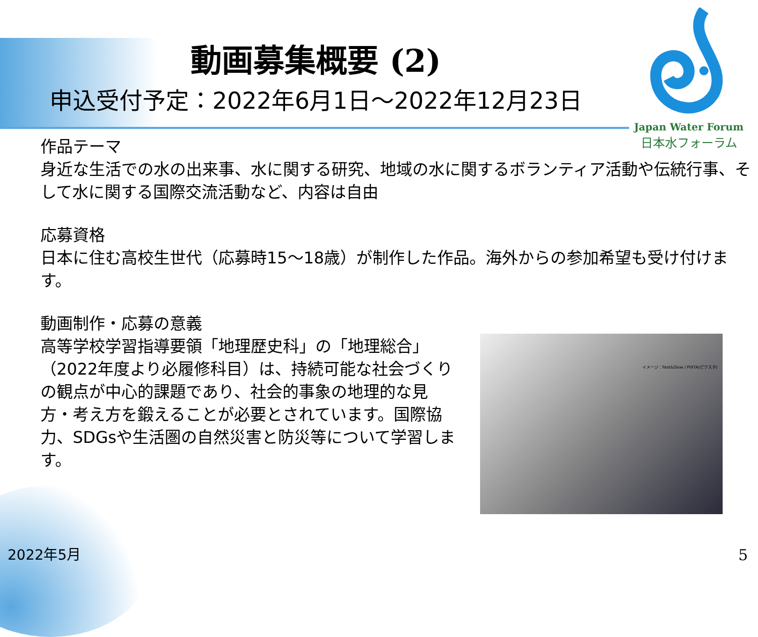動画募集概要 (2)
申込受付予定：2022年6月1日～2022年12月23日
Japan Water Forum
日本水フォーラム
作品テーマ
身近な生活での水の出来事、水に関する研究、地域の水に関するボランティア活動や伝統行事、そして水に関する国際交流活動など、内容は自由
応募資格
日本に住む高校生世代（応募時15～18歳）が制作した作品。海外からの参加希望も受け付けます。
動画制作・応募の意義
高等学校学習指導要領「地理歴史科」の「地理総合」（2022年度より必履修科目）は、持続可能な社会づくりの観点が中心的課題であり、社会的事象の地理的な見方・考え方を鍛えることが必要とされています。国際協力、SDGsや生活圏の自然災害と防災等について学習します。
イメージ：Fast&Slow / PIXTA(ピクスタ)
2022年5月 5